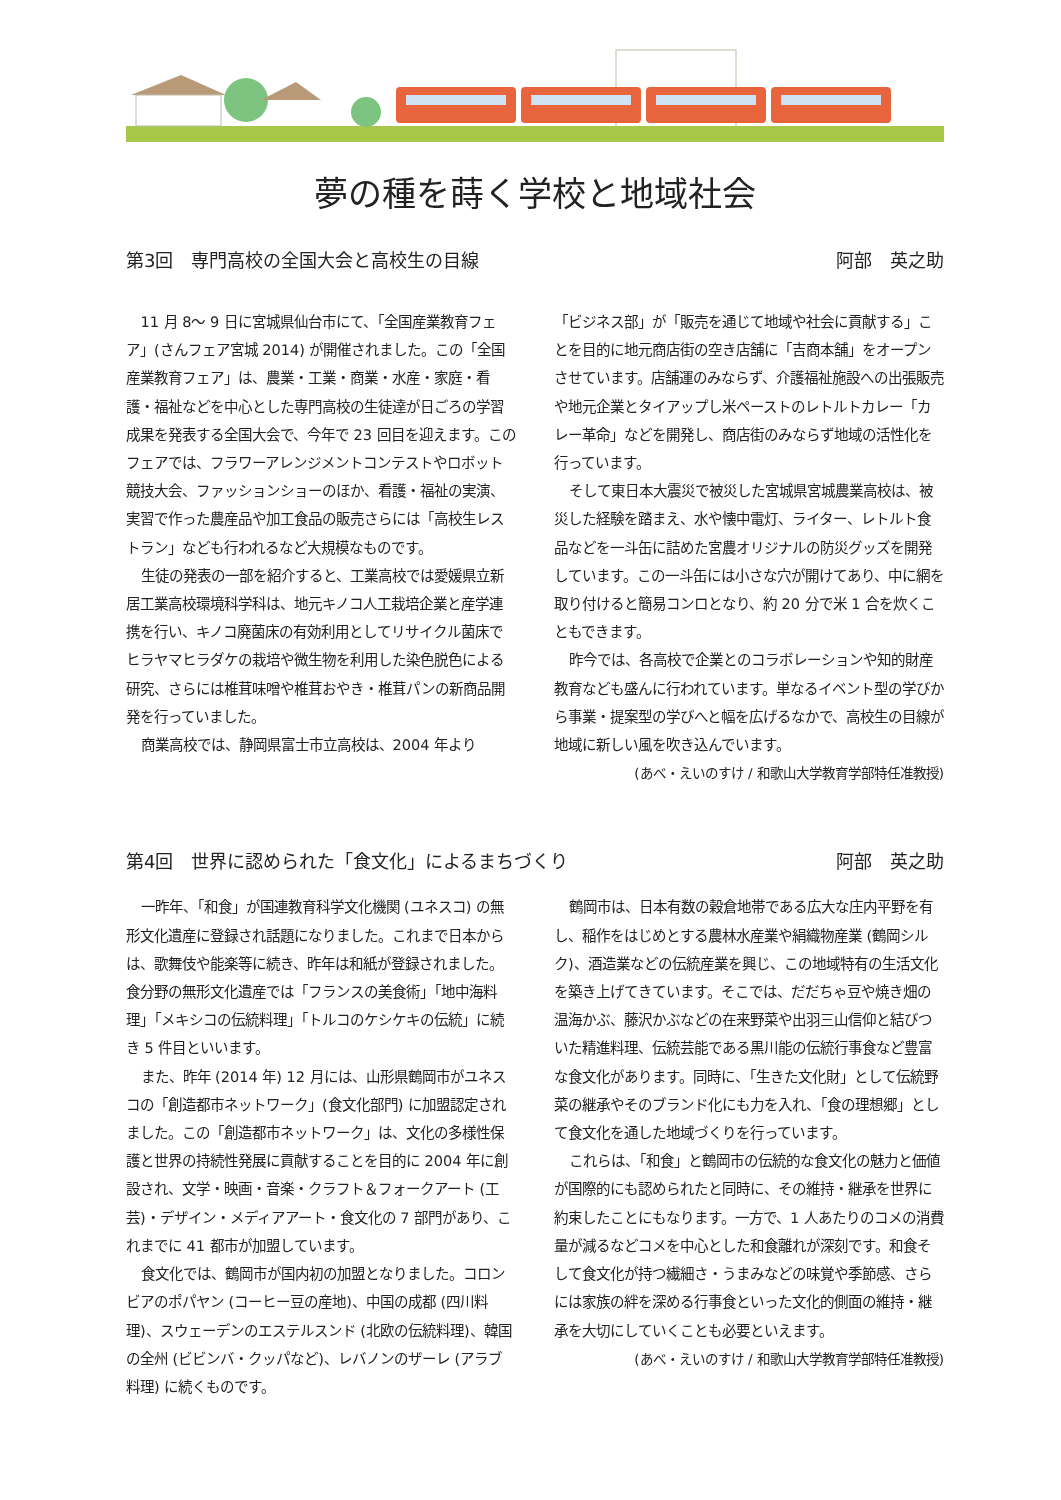夢の種を蒔く学校と地域社会
第3回　専門高校の全国大会と高校生の目線 阿部　英之助
11 月 8～ 9 日に宮城県仙台市にて、「全国産業教育フェア」(さんフェア宮城 2014) が開催されました。この「全国産業教育フェア」は、農業・工業・商業・水産・家庭・看護・福祉などを中心とした専門高校の生徒達が日ごろの学習成果を発表する全国大会で、今年で 23 回目を迎えます。このフェアでは、フラワーアレンジメントコンテストやロボット競技大会、ファッションショーのほか、看護・福祉の実演、実習で作った農産品や加工食品の販売さらには「高校生レストラン」なども行われるなど大規模なものです。
生徒の発表の一部を紹介すると、工業高校では愛媛県立新居工業高校環境科学科は、地元キノコ人工栽培企業と産学連携を行い、キノコ廃菌床の有効利用としてリサイクル菌床でヒラヤマヒラダケの栽培や微生物を利用した染色脱色による研究、さらには椎茸味噌や椎茸おやき・椎茸パンの新商品開発を行っていました。
商業高校では、静岡県富士市立高校は、2004 年より
「ビジネス部」が「販売を通じて地域や社会に貢献する」ことを目的に地元商店街の空き店舗に「吉商本舗」をオープンさせています。店舗運のみならず、介護福祉施設への出張販売や地元企業とタイアップし米ペーストのレトルトカレー「カレー革命」などを開発し、商店街のみならず地域の活性化を行っています。
そして東日本大震災で被災した宮城県宮城農業高校は、被災した経験を踏まえ、水や懐中電灯、ライター、レトルト食品などを一斗缶に詰めた宮農オリジナルの防災グッズを開発しています。この一斗缶には小さな穴が開けてあり、中に網を取り付けると簡易コンロとなり、約 20 分で米 1 合を炊くこともできます。
昨今では、各高校で企業とのコラボレーションや知的財産教育なども盛んに行われています。単なるイベント型の学びから事業・提案型の学びへと幅を広げるなかで、高校生の目線が地域に新しい風を吹き込んでいます。
(あべ・えいのすけ / 和歌山大学教育学部特任准教授)
第4回　世界に認められた「食文化」によるまちづくり 阿部　英之助
一昨年、「和食」が国連教育科学文化機関 (ユネスコ) の無形文化遺産に登録され話題になりました。これまで日本からは、歌舞伎や能楽等に続き、昨年は和紙が登録されました。食分野の無形文化遺産では「フランスの美食術」「地中海料理」「メキシコの伝統料理」「トルコのケシケキの伝統」に続き 5 件目といいます。
また、昨年 (2014 年) 12 月には、山形県鶴岡市がユネスコの「創造都市ネットワーク」(食文化部門) に加盟認定されました。この「創造都市ネットワーク」は、文化の多様性保護と世界の持続性発展に貢献することを目的に 2004 年に創設され、文学・映画・音楽・クラフト＆フォークアート (工芸)・デザイン・メディアアート・食文化の 7 部門があり、これまでに 41 都市が加盟しています。
食文化では、鶴岡市が国内初の加盟となりました。コロンビアのポパヤン (コーヒー豆の産地)、中国の成都 (四川料理)、スウェーデンのエステルスンド (北欧の伝統料理)、韓国の全州 (ビビンバ・クッパなど)、レバノンのザーレ (アラブ料理) に続くものです。
鶴岡市は、日本有数の穀倉地帯である広大な庄内平野を有し、稲作をはじめとする農林水産業や絹織物産業 (鶴岡シルク)、酒造業などの伝統産業を興じ、この地域特有の生活文化を築き上げてきています。そこでは、だだちゃ豆や焼き畑の温海かぶ、藤沢かぶなどの在来野菜や出羽三山信仰と結びついた精進料理、伝統芸能である黒川能の伝統行事食など豊富な食文化があります。同時に、「生きた文化財」として伝統野菜の継承やそのブランド化にも力を入れ、「食の理想郷」として食文化を通した地域づくりを行っています。
これらは、「和食」と鶴岡市の伝統的な食文化の魅力と価値が国際的にも認められたと同時に、その維持・継承を世界に約束したことにもなります。一方で、1 人あたりのコメの消費量が減るなどコメを中心とした和食離れが深刻です。和食そして食文化が持つ繊細さ・うまみなどの味覚や季節感、さらには家族の絆を深める行事食といった文化的側面の維持・継承を大切にしていくことも必要といえます。
(あべ・えいのすけ / 和歌山大学教育学部特任准教授)